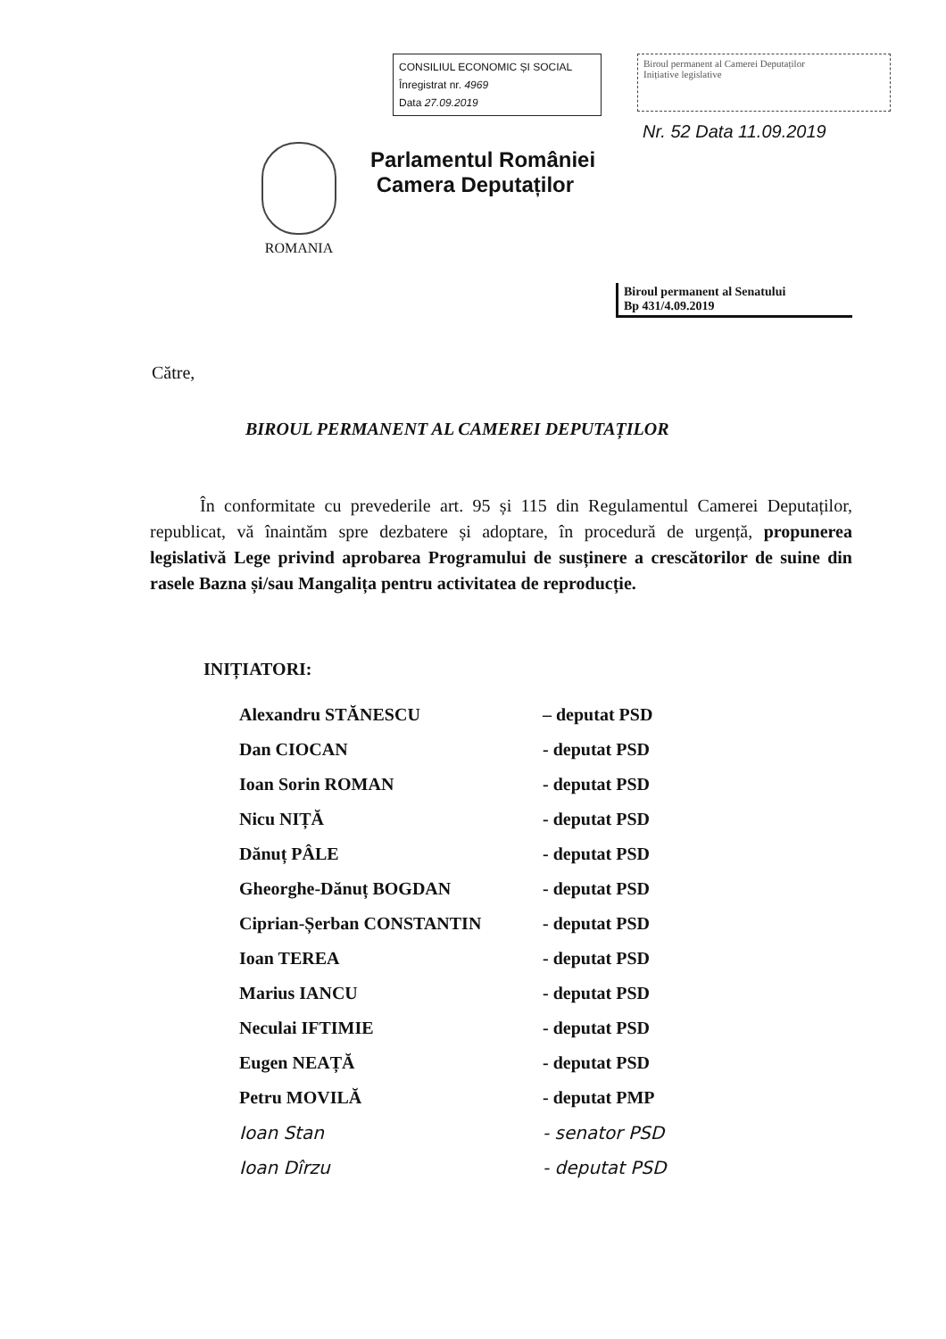CONSILIUL ECONOMIC ȘI SOCIAL
Înregistrat nr. 4969
Data 27.09.2019
Biroul permanent al Camerei Deputaților
Inițiative legislative
Nr. 52 Data 11.09.2019
ROMANIA
Parlamentul României
Camera Deputaților
Biroul permanent al Senatului
Bp 431/4.09.2019
Către,
BIROUL PERMANENT AL CAMEREI DEPUTAȚILOR
În conformitate cu prevederile art. 95 și 115 din Regulamentul Camerei Deputaților, republicat, vă înaintăm spre dezbatere și adoptare, în procedură de urgență, propunerea legislativă Lege privind aprobarea Programului de susținere a crescătorilor de suine din rasele Bazna și/sau Mangalița pentru activitatea de reproducție.
INIȚIATORI:
| Alexandru STĂNESCU | – deputat PSD |
| Dan CIOCAN | - deputat PSD |
| Ioan Sorin ROMAN | - deputat PSD |
| Nicu NIȚĂ | - deputat PSD |
| Dănuț PÂLE | - deputat PSD |
| Gheorghe-Dănuț BOGDAN | - deputat PSD |
| Ciprian-Șerban CONSTANTIN | - deputat PSD |
| Ioan TEREA | - deputat PSD |
| Marius IANCU | - deputat PSD |
| Neculai IFTIMIE | - deputat PSD |
| Eugen NEAȚĂ | - deputat PSD |
| Petru MOVILĂ | - deputat PMP |
| Ioan Stan | - senator PSD |
| Ioan Dîrzu | - deputat PSD |